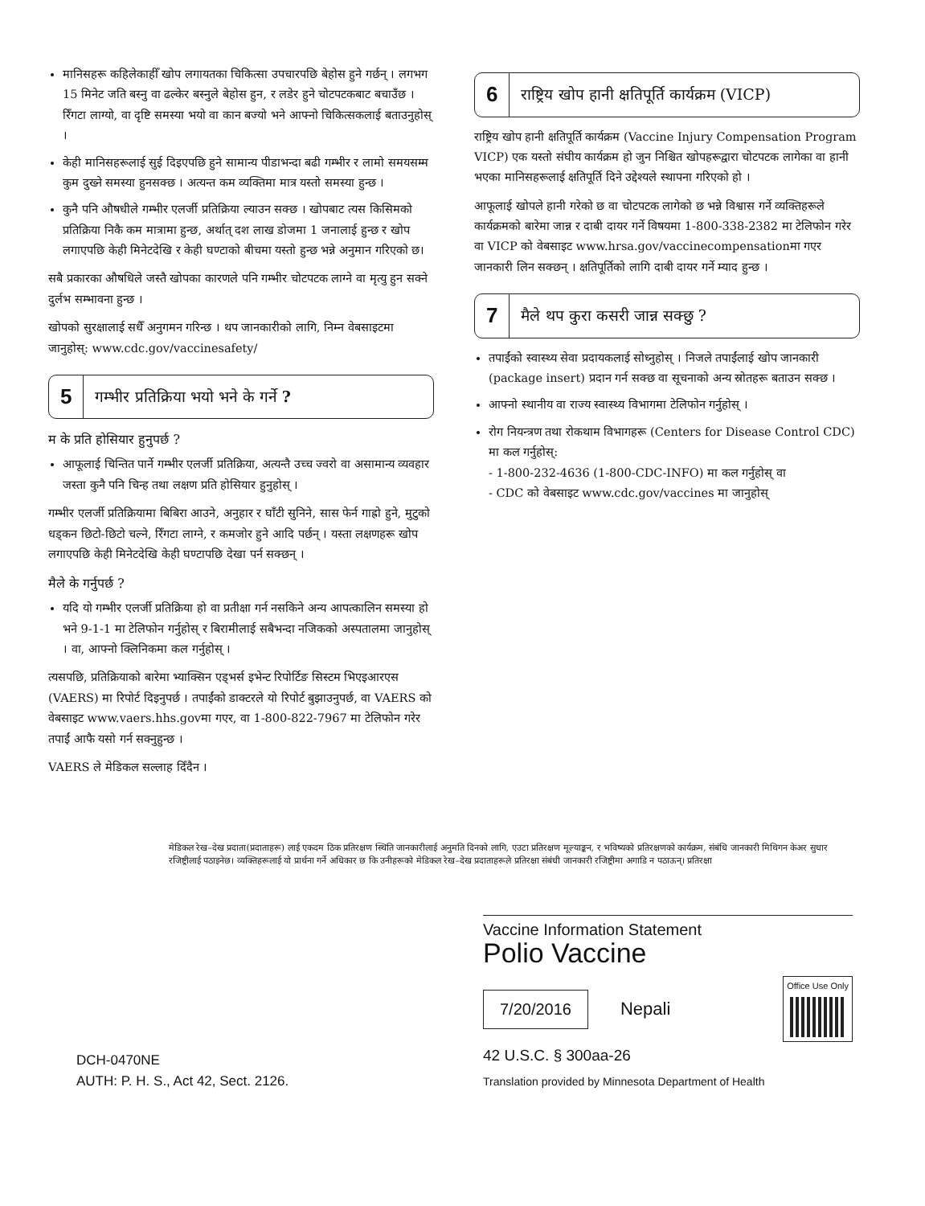मानिसहरू कहिलेकाहीँ खोप लगायतका चिकित्सा उपचारपछि बेहोस हुने गर्छन् । लगभग 15 मिनेट जति बस्नु वा ढल्केर बस्नुले बेहोस हुन, र लडेर हुने चोटपटकबाट बचाउँछ । रिँगटा लाग्यो, वा दृष्टि समस्या भयो वा कान बज्यो भने आफ्नो चिकित्सकलाई बताउनुहोस् ।
केही मानिसहरूलाई सुई दिइएपछि हुने सामान्य पीडाभन्दा बढी गम्भीर र लामो समयसम्म कुम दुख्ने समस्या हुनसक्छ । अत्यन्त कम व्यक्तिमा मात्र यस्तो समस्या हुन्छ ।
कुनै पनि औषधीले गम्भीर एलर्जी प्रतिक्रिया ल्याउन सक्छ । खोपबाट त्यस किसिमको प्रतिक्रिया निकै कम मात्रामा हुन्छ, अर्थात् दश लाख डोजमा 1 जनालाई हुन्छ र खोप लगाएपछि केही मिनेटदेखि र केही घण्टाको बीचमा यस्तो हुन्छ भन्ने अनुमान गरिएको छ।
सबै प्रकारका औषधिले जस्तै खोपका कारणले पनि गम्भीर चोटपटक लाग्ने वा मृत्यु हुन सक्ने दुर्लभ सम्भावना हुन्छ ।
खोपको सुरक्षालाई सधैँ अनुगमन गरिन्छ । थप जानकारीको लागि, निम्न वेबसाइटमा जानुहोस्: www.cdc.gov/vaccinesafety/
5 गम्भीर प्रतिक्रिया भयो भने के गर्ने ?
म के प्रति होसियार हुनुपर्छ ?
आफूलाई चिन्तित पार्ने गम्भीर एलर्जी प्रतिक्रिया, अत्यन्तै उच्च ज्वरो वा असामान्य व्यवहार जस्ता कुनै पनि चिन्ह तथा लक्षण प्रति होसियार हुनुहोस् ।
गम्भीर एलर्जी प्रतिक्रियामा बिबिरा आउने, अनुहार र घाँटी सुनिने, सास फेर्न गाह्रो हुने, मुटुको धड्कन छिटो-छिटो चल्ने, रिँगटा लाग्ने, र कमजोर हुने आदि पर्छन् । यस्ता लक्षणहरू खोप लगाएपछि केही मिनेटदेखि केही घण्टापछि देखा पर्न सक्छन् ।
मैले के गर्नुपर्छ ?
यदि यो गम्भीर एलर्जी प्रतिक्रिया हो वा प्रतीक्षा गर्न नसकिने अन्य आपत्कालिन समस्या हो भने 9-1-1 मा टेलिफोन गर्नुहोस् र बिरामीलाई सबैभन्दा नजिकको अस्पतालमा जानुहोस् । वा, आफ्नो क्लिनिकमा कल गर्नुहोस् ।
त्यसपछि, प्रतिक्रियाको बारेमा भ्याक्सिन एड्भर्स इभेन्ट रिपोर्टिङ सिस्टम भिएइआरएस (VAERS) मा रिपोर्ट दिइनुपर्छ । तपाईंको डाक्टरले यो रिपोर्ट बुझाउनुपर्छ, वा VAERS को वेबसाइट www.vaers.hhs.govमा गएर, वा 1-800-822-7967 मा टेलिफोन गरेर तपाईं आफै यसो गर्न सक्नुहुन्छ ।
VAERS ले मेडिकल सल्लाह दिँदैन ।
6 राष्ट्रिय खोप हानी क्षतिपूर्ति कार्यक्रम (VICP)
राष्ट्रिय खोप हानी क्षतिपूर्ति कार्यक्रम (Vaccine Injury Compensation Program VICP) एक यस्तो संघीय कार्यक्रम हो जुन निश्चित खोपहरूद्वारा चोटपटक लागेका वा हानी भएका मानिसहरूलाई क्षतिपूर्ति दिने उद्देश्यले स्थापना गरिएको हो ।
आफूलाई खोपले हानी गरेको छ वा चोटपटक लागेको छ भन्ने विश्वास गर्ने व्यक्तिहरूले कार्यक्रमको बारेमा जान्न र दाबी दायर गर्ने विषयमा 1-800-338-2382 मा टेलिफोन गरेर वा VICP को वेबसाइट www.hrsa.gov/vaccinecompensationमा गएर जानकारी लिन सक्छन् । क्षतिपूर्तिको लागि दाबी दायर गर्ने म्याद हुन्छ ।
7 मैले थप कुरा कसरी जान्न सक्छु ?
तपाईंको स्वास्थ्य सेवा प्रदायकलाई सोध्नुहोस् । निजले तपाईंलाई खोप जानकारी (package insert) प्रदान गर्न सक्छ वा सूचनाको अन्य स्रोतहरू बताउन सक्छ ।
आफ्नो स्थानीय वा राज्य स्वास्थ्य विभागमा टेलिफोन गर्नुहोस् ।
रोग नियन्त्रण तथा रोकथाम विभागहरू (Centers for Disease Control CDC) मा कल गर्नुहोस्:
- 1-800-232-4636 (1-800-CDC-INFO) मा कल गर्नुहोस् वा
- CDC को वेबसाइट www.cdc.gov/vaccines मा जानुहोस्
मेडिकल रेख–देख प्रदाता(प्रदाताहरू) लाई एकदम ठिक प्रतिरक्षण स्थिति जानकारीलाई अनुमति दिनको लागि, एउटा प्रतिरक्षण मूल्याङ्कन, र भविष्यको प्रतिरक्षणको कार्यक्रम, संबंधि जानकारी मिथिगन केअर सुधार रजिष्ट्रीलाई पठाइनेछ। व्यक्तिहरूलाई यो प्रार्थना गर्ने अधिकार छ कि उनीहरूको मेडिकल रेख–देख प्रदाताहरूले प्रतिरक्षा संबंधी जानकारी रजिष्ट्रीमा अगाडि न पठाऊन्। प्रतिरक्षा
DCH-0470NE
AUTH: P. H. S., Act 42, Sect. 2126.
Vaccine Information Statement
Polio Vaccine
7/20/2016 Nepali Office Use Only
42 U.S.C. § 300aa-26
Translation provided by Minnesota Department of Health